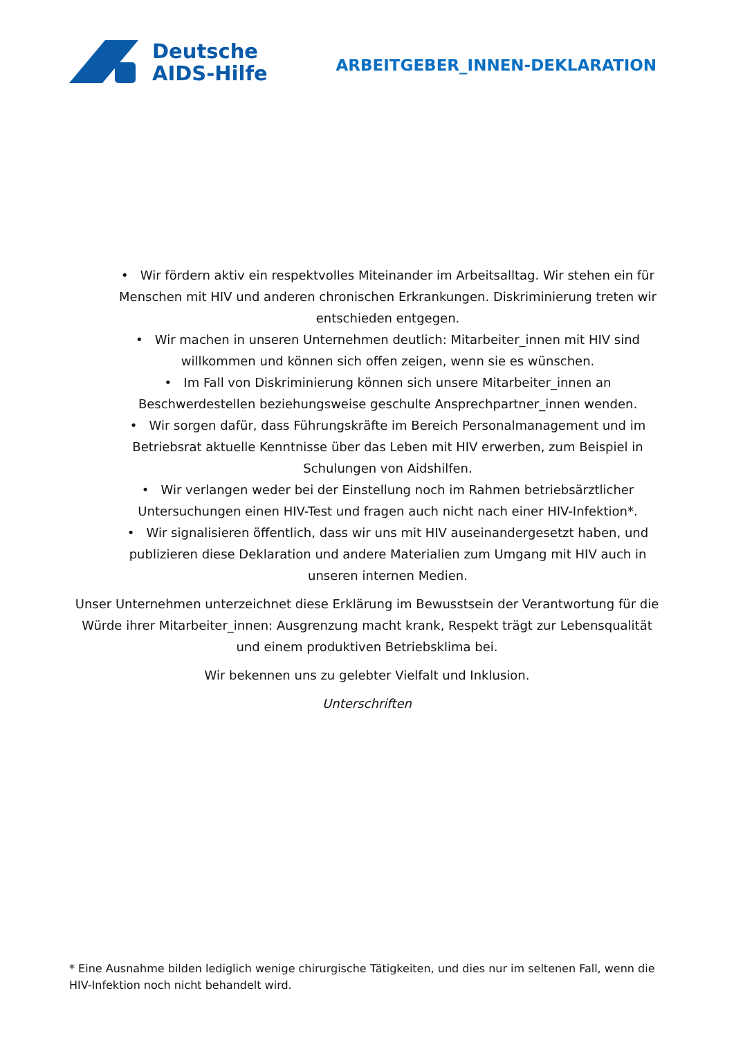Deutsche
AIDS-Hilfe
ARBEITGEBER_INNEN-DEKLARATION
• Wir fördern aktiv ein respektvolles Miteinander im Arbeitsalltag. Wir stehen ein für Menschen mit HIV und anderen chronischen Erkrankungen. Diskriminierung treten wir entschieden entgegen.
• Wir machen in unseren Unternehmen deutlich: Mitarbeiter_innen mit HIV sind willkommen und können sich offen zeigen, wenn sie es wünschen.
• Im Fall von Diskriminierung können sich unsere Mitarbeiter_innen an Beschwerdestellen beziehungsweise geschulte Ansprechpartner_innen wenden.
• Wir sorgen dafür, dass Führungskräfte im Bereich Personalmanagement und im Betriebsrat aktuelle Kenntnisse über das Leben mit HIV erwerben, zum Beispiel in Schulungen von Aidshilfen.
• Wir verlangen weder bei der Einstellung noch im Rahmen betriebsärztlicher Untersuchungen einen HIV-Test und fragen auch nicht nach einer HIV-Infektion*.
• Wir signalisieren öffentlich, dass wir uns mit HIV auseinandergesetzt haben, und publizieren diese Deklaration und andere Materialien zum Umgang mit HIV auch in unseren internen Medien.
Unser Unternehmen unterzeichnet diese Erklärung im Bewusstsein der Verantwortung für die Würde ihrer Mitarbeiter_innen: Ausgrenzung macht krank, Respekt trägt zur Lebensqualität und einem produktiven Betriebsklima bei.
Wir bekennen uns zu gelebter Vielfalt und Inklusion.
Unterschriften
* Eine Ausnahme bilden lediglich wenige chirurgische Tätigkeiten, und dies nur im seltenen Fall, wenn die HIV-Infektion noch nicht behandelt wird.